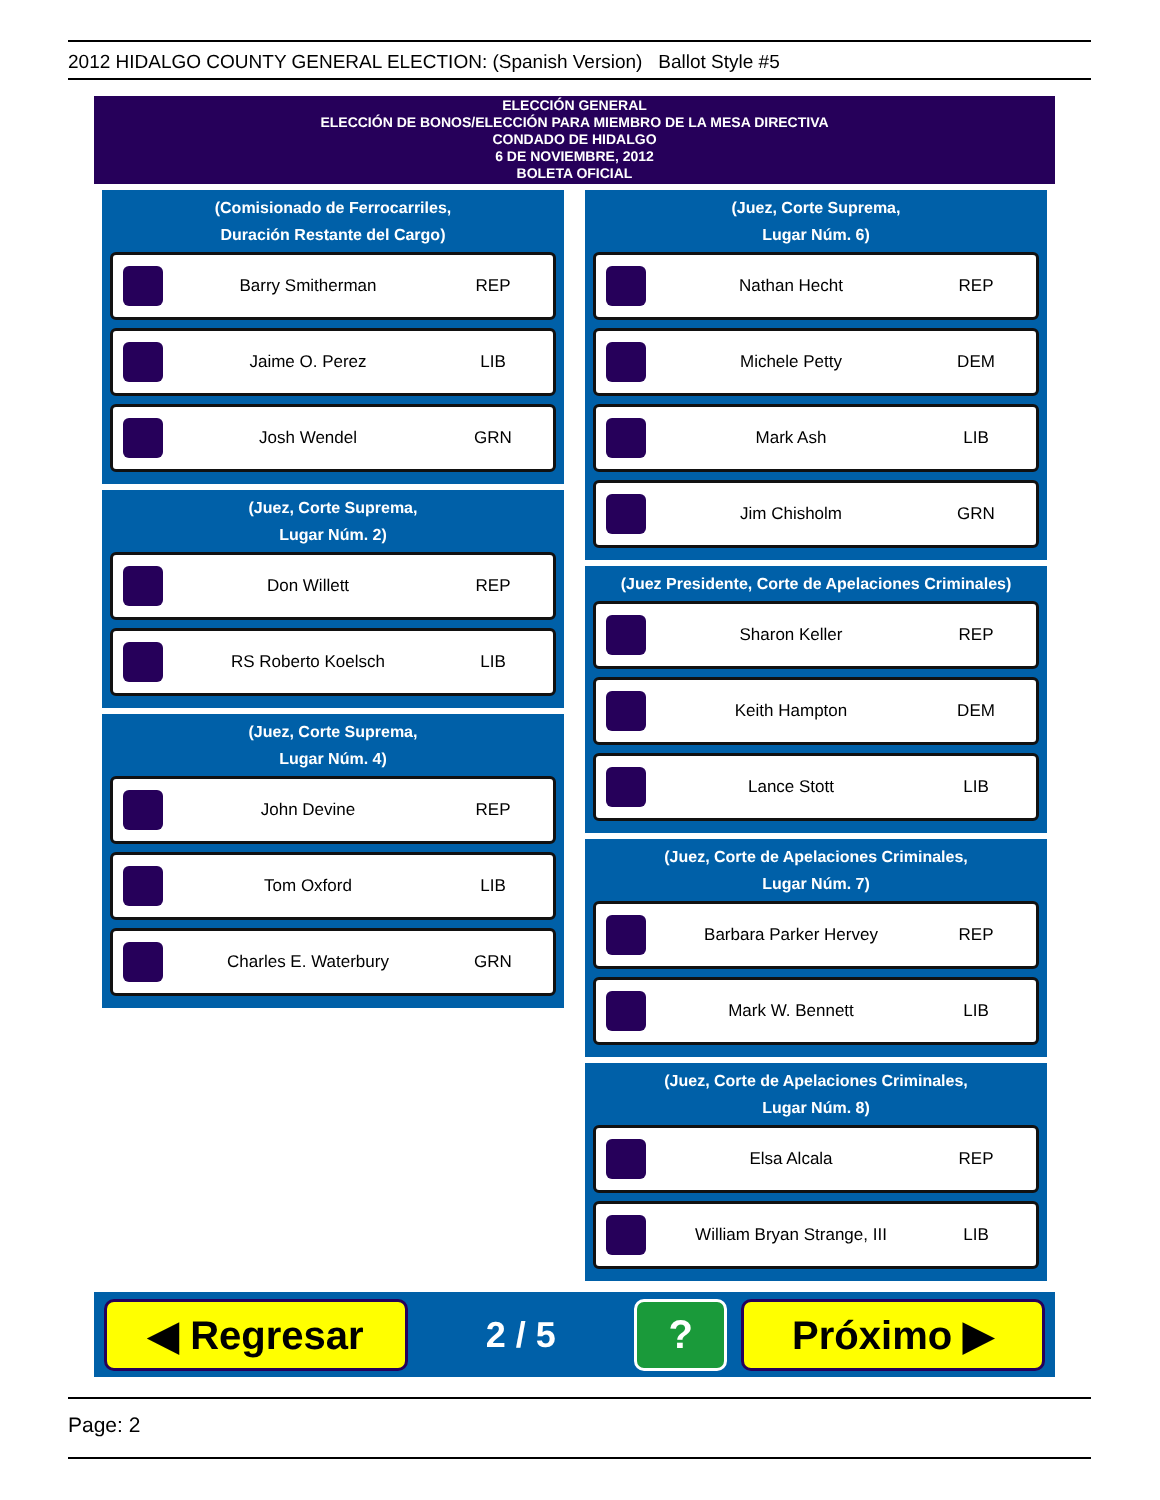2012 HIDALGO COUNTY GENERAL ELECTION: (Spanish Version) Ballot Style #5
ELECCIÓN GENERAL
ELECCIÓN DE BONOS/ELECCIÓN PARA MIEMBRO DE LA MESA DIRECTIVA
CONDADO DE HIDALGO
6 DE NOVIEMBRE, 2012
BOLETA OFICIAL
(Comisionado de Ferrocarriles,
Duración Restante del Cargo)
Barry Smitherman REP
Jaime O. Perez LIB
Josh Wendel GRN
(Juez, Corte Suprema,
Lugar Núm. 2)
Don Willett REP
RS Roberto Koelsch LIB
(Juez, Corte Suprema,
Lugar Núm. 4)
John Devine REP
Tom Oxford LIB
Charles E. Waterbury GRN
(Juez, Corte Suprema,
Lugar Núm. 6)
Nathan Hecht REP
Michele Petty DEM
Mark Ash LIB
Jim Chisholm GRN
(Juez Presidente, Corte de Apelaciones Criminales)
Sharon Keller REP
Keith Hampton DEM
Lance Stott LIB
(Juez, Corte de Apelaciones Criminales,
Lugar Núm. 7)
Barbara Parker Hervey REP
Mark W. Bennett LIB
(Juez, Corte de Apelaciones Criminales,
Lugar Núm. 8)
Elsa Alcala REP
William Bryan Strange, III LIB
◀ Regresar
2 / 5
? Próximo ▶
Page: 2